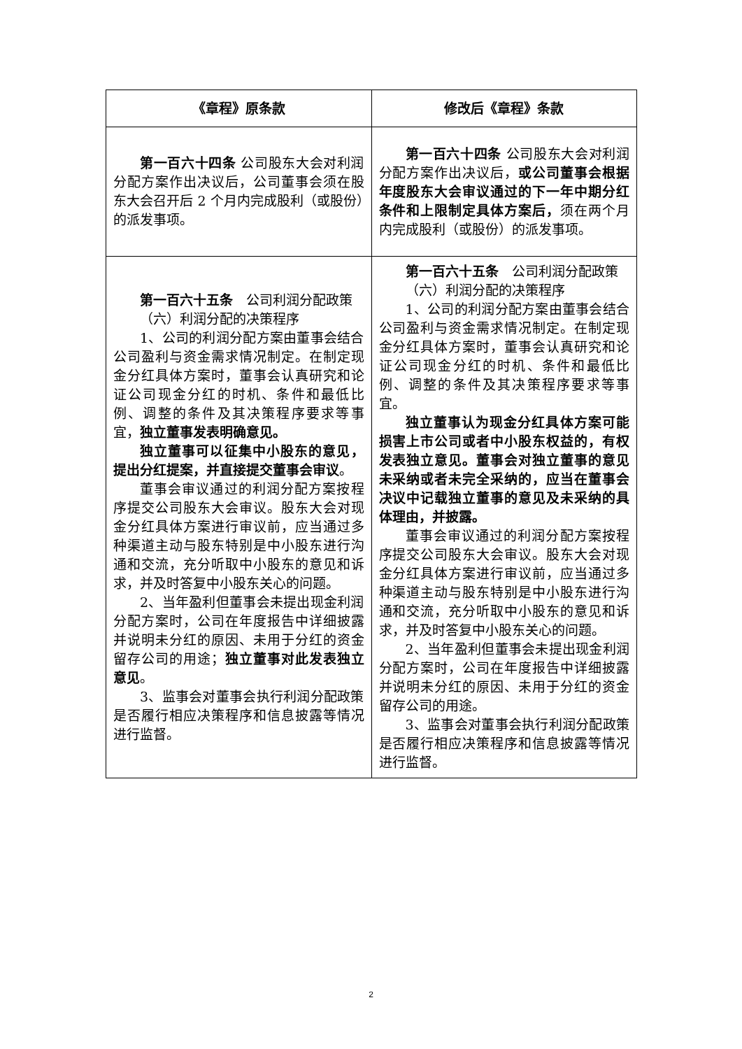| 《章程》原条款 | 修改后《章程》条款 |
| --- | --- |
| 第一百六十四条 公司股东大会对利润分配方案作出决议后，公司董事会须在股东大会召开后 2 个月内完成股利（或股份）的派发事项。 | 第一百六十四条 公司股东大会对利润分配方案作出决议后， 或公司董事会根据年度股东大会审议通过的下一年中期分红条件和上限制定具体方案后， 须在两个月内完成股利（或股份）的派发事项。 |
| 第一百六十五条 公司利润分配政策 （六）利润分配的决策程序 1、公司的利润分配方案由董事会结合公司盈利与资金需求情况制定。在制定现金分红具体方案时，董事会认真研究和论证公司现金分红的时机、条件和最低比例、调整的条件及其决策程序要求等事宜， 独立董事发表明确意见。 独立董事可以征集中小股东的意见，提出分红提案，并直接提交董事会审议 。 董事会审议通过的利润分配方案按程序提交公司股东大会审议。股东大会对现金分红具体方案进行审议前，应当通过多种渠道主动与股东特别是中小股东进行沟通和交流，充分听取中小股东的意见和诉求，并及时答复中小股东关心的问题。 2、当年盈利但董事会未提出现金利润分配方案时，公司在年度报告中详细披露并说明未分红的原因、未用于分红的资金留存公司的用途； 独立董事对此发表独立意见 。 3、监事会对董事会执行利润分配政策是否履行相应决策程序和信息披露等情况进行监督。 | 第一百六十五条 公司利润分配政策 （六）利润分配的决策程序 1、公司的利润分配方案由董事会结合公司盈利与资金需求情况制定。在制定现金分红具体方案时，董事会认真研究和论证公司现金分红的时机、条件和最低比例、调整的条件及其决策程序要求等事宜。 独立董事认为现金分红具体方案可能损害上市公司或者中小股东权益的，有权发表独立意见。董事会对独立董事的意见未采纳或者未完全采纳的，应当在董事会决议中记载独立董事的意见及未采纳的具体理由，并披露。 董事会审议通过的利润分配方案按程序提交公司股东大会审议。股东大会对现金分红具体方案进行审议前，应当通过多种渠道主动与股东特别是中小股东进行沟通和交流，充分听取中小股东的意见和诉求，并及时答复中小股东关心的问题。 2、当年盈利但董事会未提出现金利润分配方案时，公司在年度报告中详细披露并说明未分红的原因、未用于分红的资金留存公司的用途。 3、监事会对董事会执行利润分配政策是否履行相应决策程序和信息披露等情况进行监督。 |
2